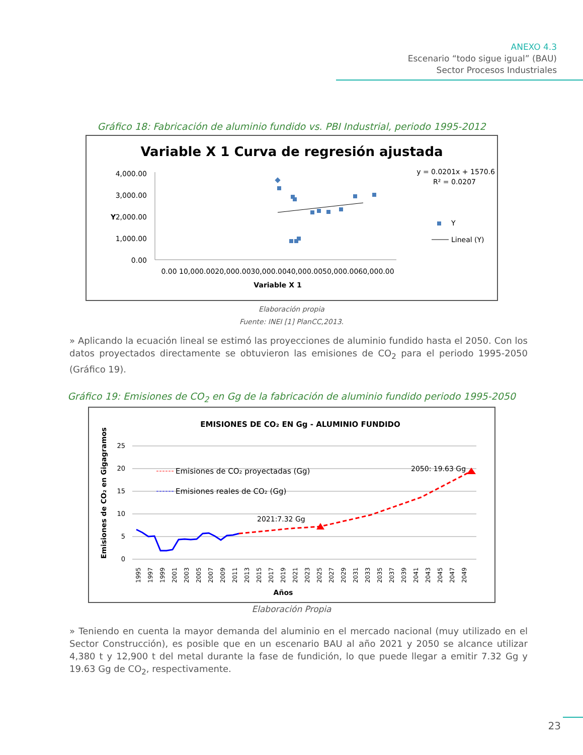ANEXO 4.3
Escenario “todo sigue igual” (BAU)
Sector Procesos Industriales
Gráfico 18: Fabricación de aluminio fundido vs. PBI Industrial, periodo 1995-2012
Variable X 1 Curva de regresión ajustada
4,000.00
3,000.00
2,000.00
1,000.00
0.00
Y
0.00 10,000.0020,000.0030,000.0040,000.0050,000.0060,000.00
Variable X 1
y = 0.0201x + 1570.6
R² = 0.0207
Y
Lineal (Y)
Elaboración propia
Fuente: INEI [1] PlanCC,2013.
» Aplicando la ecuación lineal se estimó las proyecciones de aluminio fundido hasta el 2050. Con los datos proyectados directamente se obtuvieron las emisiones de CO<sub>2</sub> para el periodo 1995-2050 (Gráfico 19).
Gráfico 19: Emisiones de CO<sub>2</sub> en Gg de la fabricación de aluminio fundido periodo 1995-2050
EMISIONES DE CO₂ EN Gg - ALUMINIO FUNDIDO
25
20
15
10
5
0
Emisiones de CO₂ en Gigagramos
2021:7.32 Gg
2050: 19.63 Gg
Emisiones de CO₂ proyectadas (Gg)
Emisiones reales de CO₂ (Gg)
1995
1997
1999
2001
2003
2005
2007
2009
2011
2013
2015
2017
2019
2021
2023
2025
2027
2029
2031
2033
2035
2037
2039
2041
2043
2045
2047
2049
Años
Elaboración Propia
» Teniendo en cuenta la mayor demanda del aluminio en el mercado nacional (muy utilizado en el Sector Construcción), es posible que en un escenario BAU al año 2021 y 2050 se alcance utilizar 4,380 t y 12,900 t del metal durante la fase de fundición, lo que puede llegar a emitir 7.32 Gg y 19.63 Gg de CO<sub>2</sub>, respectivamente.
23